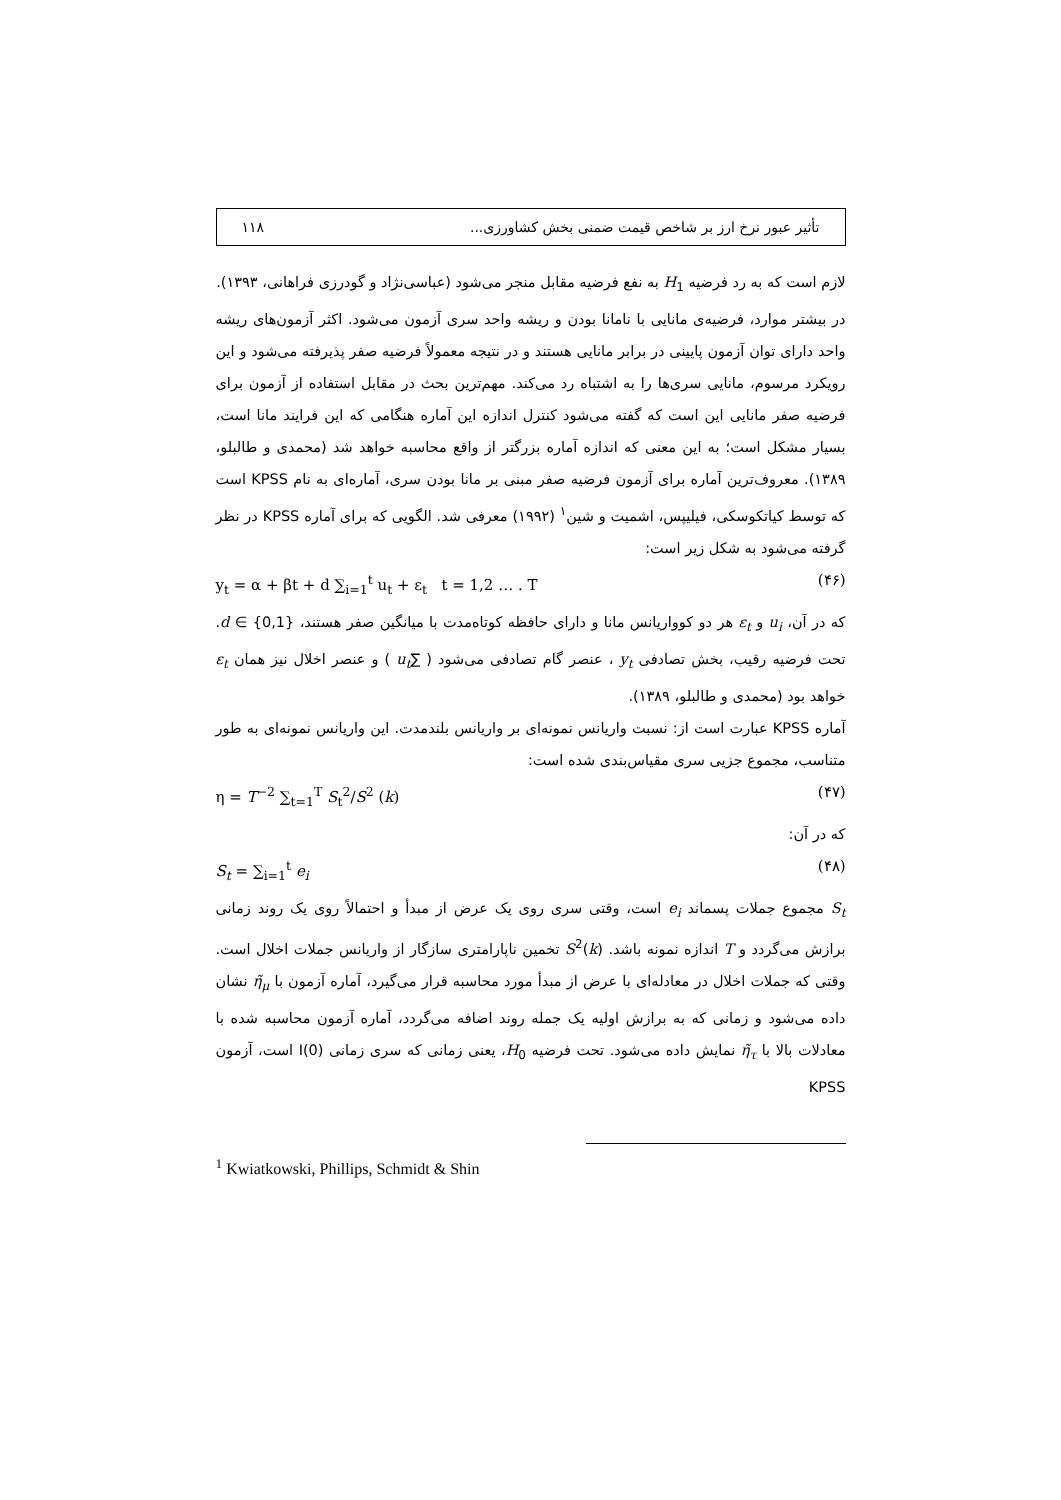تأثیر عبور نرخ ارز بر شاخص قیمت ضمنی بخش کشاورزی... ۱۱۸
لازم است که به رد فرضیه H<sub>1</sub> به نفع فرضیه مقابل منجر می‌شود (عباسی‌نژاد و گودرزی فراهانی، ۱۳۹۳).
در بیشتر موارد، فرضیه‌ی مانایی با نامانا بودن و ریشه واحد سری آزمون می‌شود. اکثر آزمون‌های ریشه واحد دارای توان آزمون پایینی در برابر مانایی هستند و در نتیجه معمولاً فرضیه صفر پذیرفته می‌شود و این رویکرد مرسوم، مانایی سری‌ها را به اشتباه رد می‌کند. مهم‌ترین بحث در مقابل استفاده از آزمون برای فرضیه صفر مانایی این است که گفته می‌شود کنترل اندازه این آماره هنگامی که این فرایند مانا است، بسیار مشکل است؛ به این معنی که اندازه آماره بزرگتر از واقع محاسبه خواهد شد (محمدی و طالبلو، ۱۳۸۹). معروف‌ترین آماره برای آزمون فرضیه صفر مبنی بر مانا بودن سری، آماره‌ای به نام KPSS است که توسط کیاتکوسکی، فیلیپس، اشمیت و شین<sup>۱</sup> (۱۹۹۲) معرفی شد. الگویی که برای آماره KPSS در نظر گرفته می‌شود به شکل زیر است:
y<sub>t</sub> = α + βt + d ∑<sub>i=1</sub><sup>t</sup> u<sub>t</sub> + ε<sub>t</sub> t = 1,2 … . T (۴۶)
که در آن، u<sub>i</sub> و ε<sub>t</sub> هر دو کوواریانس مانا و دارای حافظه کوتاه‌مدت با میانگین صفر هستند، d ∈ {0,1}. تحت فرضیه رقیب، بخش تصادفی y<sub>t</sub> ، عنصر گام تصادفی می‌شود ( ∑u<sub>t</sub> ) و عنصر اخلال نیز همان ε<sub>t</sub> خواهد بود (محمدی و طالبلو، ۱۳۸۹).
آماره KPSS عبارت است از: نسبت واریانس نمونه‌ای بر واریانس بلندمدت. این واریانس نمونه‌ای به طور متناسب، مجموع جزیی سری مقیاس‌بندی شده است:
η = T<sup>−2</sup> ∑<sub>t=1</sub><sup>T</sup> S<sub>t</sub><sup>2</sup>/S<sup>2</sup> (k) (۴۷)
که در آن:
S<sub>t</sub> = ∑<sub>i=1</sub><sup>t</sup> e<sub>i</sub> (۴۸)
S<sub>t</sub> مجموع جملات پسماند e<sub>i</sub> است، وقتی سری روی یک عرض از مبدأ و احتمالاً روی یک روند زمانی برازش می‌گردد و T اندازه نمونه باشد. S<sup>2</sup>(k) تخمین ناپارامتری سازگار از واریانس جملات اخلال است. وقتی که جملات اخلال در معادله‌ای با عرض از مبدأ مورد محاسبه قرار می‌گیرد، آماره آزمون با η̃<sub>μ</sub> نشان داده می‌شود و زمانی که به برازش اولیه یک جمله روند اضافه می‌گردد، آماره آزمون محاسبه شده با معادلات بالا با η̃<sub>τ</sub> نمایش داده می‌شود. تحت فرضیه H<sub>0</sub>، یعنی زمانی که سری زمانی I(0) است، آزمون KPSS
<sup>1</sup> Kwiatkowski, Phillips, Schmidt & Shin